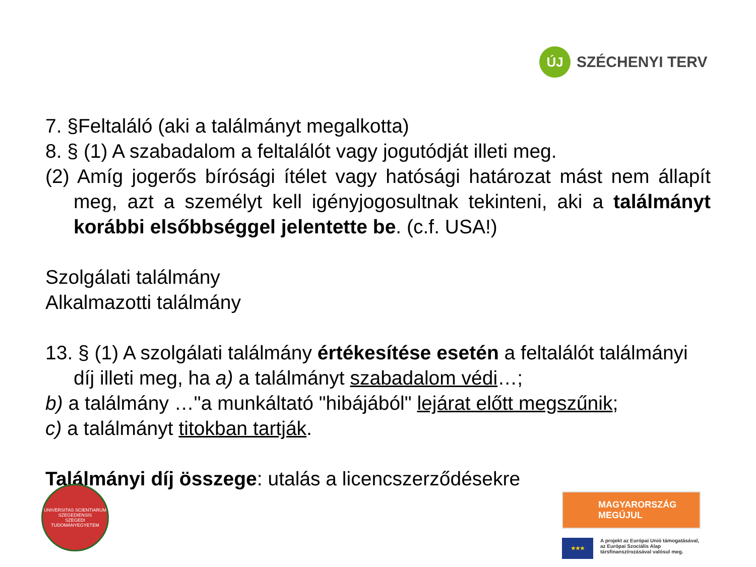ÚJ
SZÉCHENYI TERV
7. §Feltaláló (aki a találmányt megalkotta)
8. § (1) A szabadalom a feltalálót vagy jogutódját illeti meg.
(2) Amíg jogerős bírósági ítélet vagy hatósági határozat mást nem állapít meg, azt a személyt kell igényjogosultnak tekinteni, aki a találmányt korábbi elsőbbséggel jelentette be. (c.f. USA!)
Szolgálati találmány
Alkalmazotti találmány
13. § (1) A szolgálati találmány értékesítése esetén a feltalálót találmányi díj illeti meg, ha a) a találmányt szabadalom védi…;
b) a találmány …"a munkáltató "hibájából" lejárat előtt megszűnik;
c) a találmányt titokban tartják.
Találmányi díj összege: utalás a licencszerződésekre
UNIVERSITAS SCIENTIARUM SZEGEDIENSIS
SZEGEDI TUDOMÁNYEGYETEM
MAGYARORSZÁG MEGÚJUL
★★★
A projekt az Európai Unió támogatásával, az Európai Szociális Alap társfinanszírozásával valósul meg.